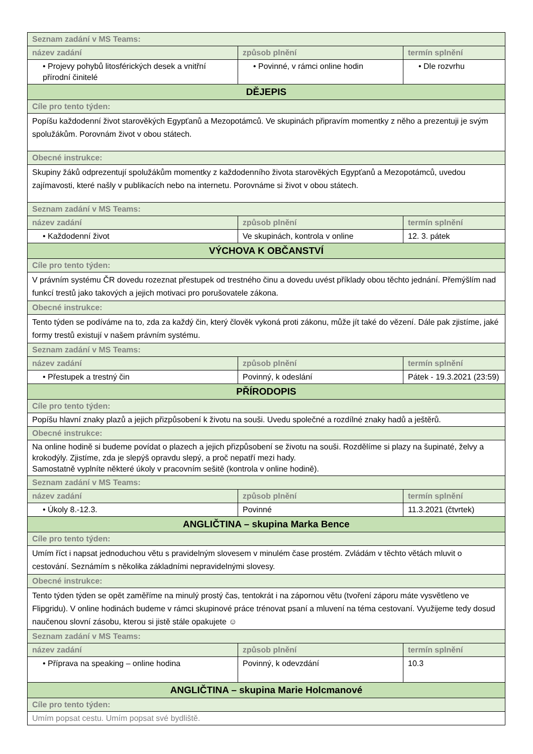| Seznam zadání v MS Teams: | | |
| název zadání | způsob plnění | termín splnění |
| • Projevy pohybů litosférických desek a vnitřní přírodní činitelé | • Povinné, v rámci online hodin | • Dle rozvrhu |
| DĚJEPIS | | |
| Cíle pro tento týden: | | |
| Popíšu každodenní život starověkých Egypťanů a Mezopotámců. Ve skupinách připravím momentky z něho a prezentuji je svým spolužákům. Porovnám život v obou státech. | | |
| Obecné instrukce: | | |
| Skupiny žáků odprezentují spolužákům momentky z každodenního života starověkých Egypťanů a Mezopotámců, uvedou zajímavosti, které našly v publikacích nebo na internetu. Porovnáme si život v obou státech. | | |
| Seznam zadání v MS Teams: | | |
| název zadání | způsob plnění | termín splnění |
| • Každodenní život | Ve skupinách, kontrola v online | 12. 3. pátek |
| VÝCHOVA K OBČANSTVÍ | | |
| Cíle pro tento týden: | | |
| V právním systému ČR dovedu rozeznat přestupek od trestného činu a dovedu uvést příklady obou těchto jednání. Přemýšlím nad funkcí trestů jako takových a jejich motivaci pro porušovatele zákona. | | |
| Obecné instrukce: | | |
| Tento týden se podíváme na to, zda za každý čin, který člověk vykoná proti zákonu, může jít také do vězení. Dále pak zjistíme, jaké formy trestů existují v našem právním systému. | | |
| Seznam zadání v MS Teams: | | |
| název zadání | způsob plnění | termín splnění |
| • Přestupek a trestný čin | Povinný, k odeslání | Pátek - 19.3.2021 (23:59) |
| PŘÍRODOPIS | | |
| Cíle pro tento týden: | | |
| Popíšu hlavní znaky plazů a jejich přizpůsobení k životu na souši. Uvedu společné a rozdílné znaky hadů a ještěrů. | | |
| Obecné instrukce: | | |
| Na online hodině si budeme povídat o plazech a jejich přizpůsobení se životu na souši. Rozdělíme si plazy na šupinaté, želvy a krokodýly. Zjistíme, zda je slepýš opravdu slepý, a proč nepatří mezi hady. Samostatně vyplníte některé úkoly v pracovním sešitě (kontrola v online hodině). | | |
| Seznam zadání v MS Teams: | | |
| název zadání | způsob plnění | termín splnění |
| • Úkoly 8.-12.3. | Povinné | 11.3.2021 (čtvrtek) |
| ANGLIČTINA – skupina Marka Bence | | |
| Cíle pro tento týden: | | |
| Umím říct i napsat jednoduchou větu s pravidelným slovesem v minulém čase prostém. Zvládám v těchto větách mluvit o cestování. Seznámím s několika základními nepravidelnými slovesy. | | |
| Obecné instrukce: | | |
| Tento týden týden se opět zaměříme na minulý prostý čas, tentokrát i na zápornou větu (tvoření záporu máte vysvětleno ve Flipgridu). V online hodinách budeme v rámci skupinové práce trénovat psaní a mluvení na téma cestovaní. Využijeme tedy dosud naučenou slovní zásobu, kterou si jistě stále opakujete ☺ | | |
| Seznam zadání v MS Teams: | | |
| název zadání | způsob plnění | termín splnění |
| • Příprava na speaking – online hodina | Povinný, k odevzdání | 10.3 |
| ANGLIČTINA – skupina Marie Holcmanové | | |
| Cíle pro tento týden: | | |
| Umím popsat cestu. Umím popsat své bydliště. | | |